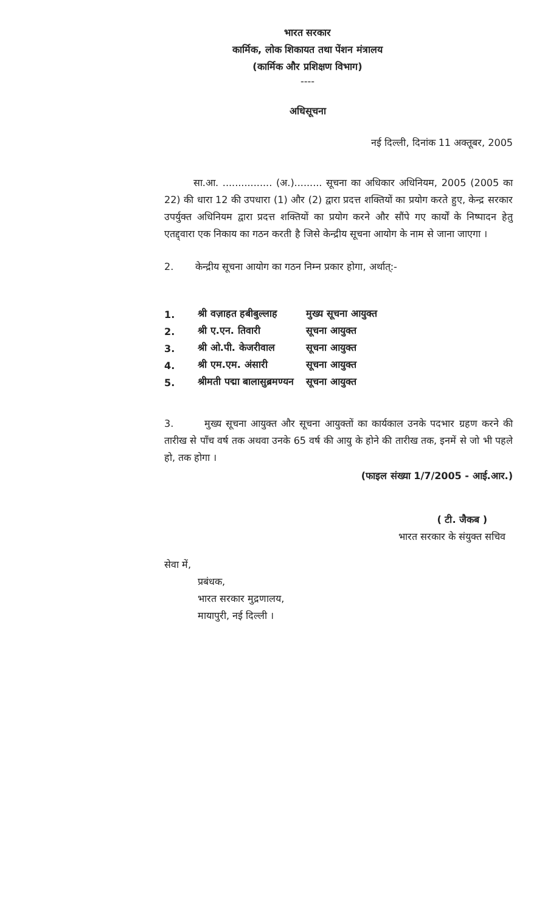भारत सरकार
कार्मिक, लोक शिकायत तथा पेंशन मंत्रालय
(कार्मिक और प्रशिक्षण विभाग)
----
अधिसूचना
नई दिल्ली, दिनांक 11 अक्तूबर, 2005
सा.आ. ................ (अ.)......... सूचना का अधिकार अधिनियम, 2005 (2005 का 22) की धारा 12 की उपधारा (1) और (2) द्वारा प्रदत्त शक्तियों का प्रयोग करते हुए, केन्द्र सरकार उपर्युक्त अधिनियम द्वारा प्रदत्त शक्तियों का प्रयोग करने और सौंपे गए कार्यों के निष्पादन हेतु एतद्द्वारा एक निकाय का गठन करती है जिसे केन्द्रीय सूचना आयोग के नाम से जाना जाएगा ।
2. केन्द्रीय सूचना आयोग का गठन निम्न प्रकार होगा, अर्थात्:-
| 1. | श्री वज़ाहत हबीबुल्लाह | मुख्य सूचना आयुक्त |
| 2. | श्री ए.एन. तिवारी | सूचना आयुक्त |
| 3. | श्री ओ.पी. केजरीवाल | सूचना आयुक्त |
| 4. | श्री एम.एम. अंसारी | सूचना आयुक्त |
| 5. | श्रीमती पद्मा बालासुब्रमण्यन | सूचना आयुक्त |
3. मुख्य सूचना आयुक्त और सूचना आयुक्तों का कार्यकाल उनके पदभार ग्रहण करने की तारीख से पाँच वर्ष तक अथवा उनके 65 वर्ष की आयु के होने की तारीख तक, इनमें से जो भी पहले हो, तक होगा ।
(फाइल संख्या 1/7/2005 - आई.आर.)
( टी. जैकब )
भारत सरकार के संयुक्त सचिव
सेवा में,
प्रबंधक,
भारत सरकार मुद्रणालय,
मायापुरी, नई दिल्ली ।